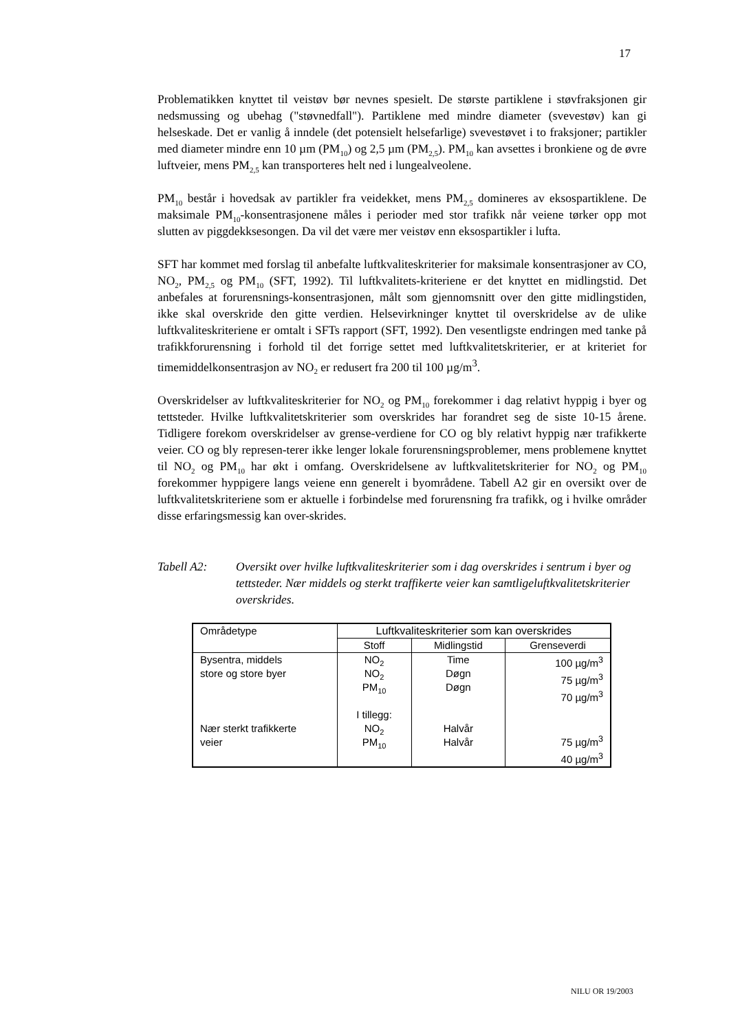17
Problematikken knyttet til veistøv bør nevnes spesielt. De største partiklene i støvfraksjonen gir nedsmussing og ubehag ("støvnedfall"). Partiklene med mindre diameter (svevestøv) kan gi helseskade. Det er vanlig å inndele (det potensielt helsefarlige) svevestøvet i to fraksjoner; partikler med diameter mindre enn 10 µm (PM<sub>10</sub>) og 2,5 µm (PM<sub>2,5</sub>). PM<sub>10</sub> kan avsettes i bronkiene og de øvre luftveier, mens PM<sub>2,5</sub> kan transporteres helt ned i lungealveolene.
PM<sub>10</sub> består i hovedsak av partikler fra veidekket, mens PM<sub>2,5</sub> domineres av eksospartiklene. De maksimale PM<sub>10</sub>-konsentrasjonene måles i perioder med stor trafikk når veiene tørker opp mot slutten av piggdekksesongen. Da vil det være mer veistøv enn eksospartikler i lufta.
SFT har kommet med forslag til anbefalte luftkvaliteskriterier for maksimale konsentrasjoner av CO, NO<sub>2</sub>, PM<sub>2,5</sub> og PM<sub>10</sub> (SFT, 1992). Til luftkvalitets-kriteriene er det knyttet en midlingstid. Det anbefales at forurensnings-konsentrasjonen, målt som gjennomsnitt over den gitte midlingstiden, ikke skal overskride den gitte verdien. Helsevirkninger knyttet til overskridelse av de ulike luftkvaliteskriteriene er omtalt i SFTs rapport (SFT, 1992). Den vesentligste endringen med tanke på trafikkforurensning i forhold til det forrige settet med luftkvalitetskriterier, er at kriteriet for timemiddelkonsentrasjon av NO<sub>2</sub> er redusert fra 200 til 100 µg/m<sup>3</sup>.
Overskridelser av luftkvaliteskriterier for NO<sub>2</sub> og PM<sub>10</sub> forekommer i dag relativt hyppig i byer og tettsteder. Hvilke luftkvalitetskriterier som overskrides har forandret seg de siste 10-15 årene. Tidligere forekom overskridelser av grense-verdiene for CO og bly relativt hyppig nær trafikkerte veier. CO og bly represen-terer ikke lenger lokale forurensningsproblemer, mens problemene knyttet til NO<sub>2</sub> og PM<sub>10</sub> har økt i omfang. Overskridelsene av luftkvalitetskriterier for NO<sub>2</sub> og PM<sub>10</sub> forekommer hyppigere langs veiene enn generelt i byområdene. Tabell A2 gir en oversikt over de luftkvalitetskriteriene som er aktuelle i forbindelse med forurensning fra trafikk, og i hvilke områder disse erfaringsmessig kan over-skrides.
Tabell A2: Oversikt over hvilke luftkvaliteskriterier som i dag overskrides i sentrum i byer og tettsteder. Nær middels og sterkt traffikerte veier kan samtligeluftkvalitetskriterier overskrides.
| Områdetype | Luftkvaliteskriterier som kan overskrides | | |
| --- | --- | --- | --- |
| | Stoff | Midlingstid | Grenseverdi |
| Bysentra, middels store og store byer Nær sterkt trafikkerte veier | NO<sub>2</sub> NO<sub>2</sub> PM<sub>10</sub> I tillegg: NO<sub>2</sub> PM<sub>10</sub> | Time Døgn Døgn Halvår Halvår | 100 µg/m<sup>3</sup> 75 µg/m<sup>3</sup> 70 µg/m<sup>3</sup> 75 µg/m<sup>3</sup> 40 µg/m<sup>3</sup> |
NILU OR 19/2003